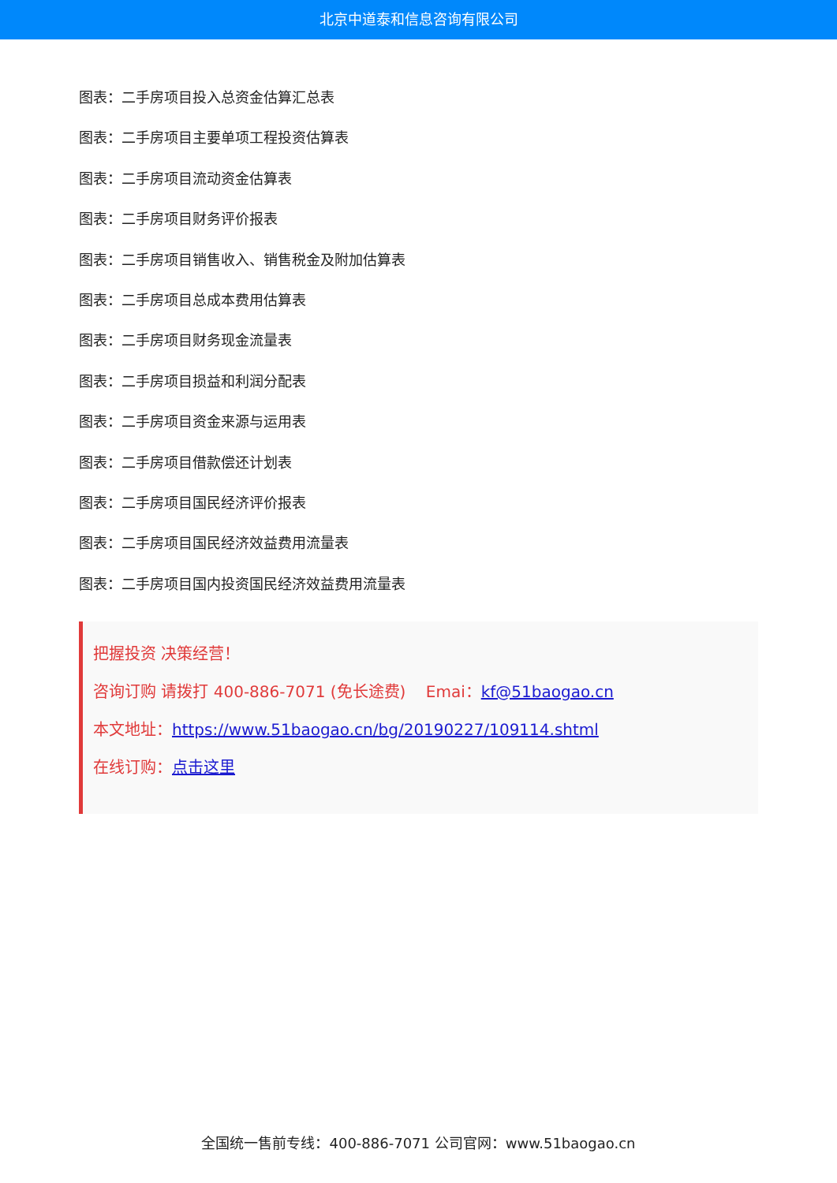北京中道泰和信息咨询有限公司
图表：二手房项目投入总资金估算汇总表
图表：二手房项目主要单项工程投资估算表
图表：二手房项目流动资金估算表
图表：二手房项目财务评价报表
图表：二手房项目销售收入、销售税金及附加估算表
图表：二手房项目总成本费用估算表
图表：二手房项目财务现金流量表
图表：二手房项目损益和利润分配表
图表：二手房项目资金来源与运用表
图表：二手房项目借款偿还计划表
图表：二手房项目国民经济评价报表
图表：二手房项目国民经济效益费用流量表
图表：二手房项目国内投资国民经济效益费用流量表
把握投资 决策经营！
咨询订购 请拨打 400-886-7071 (免长途费) Emai：kf@51baogao.cn
本文地址：https://www.51baogao.cn/bg/20190227/109114.shtml
在线订购：点击这里
全国统一售前专线：400-886-7071 公司官网：www.51baogao.cn